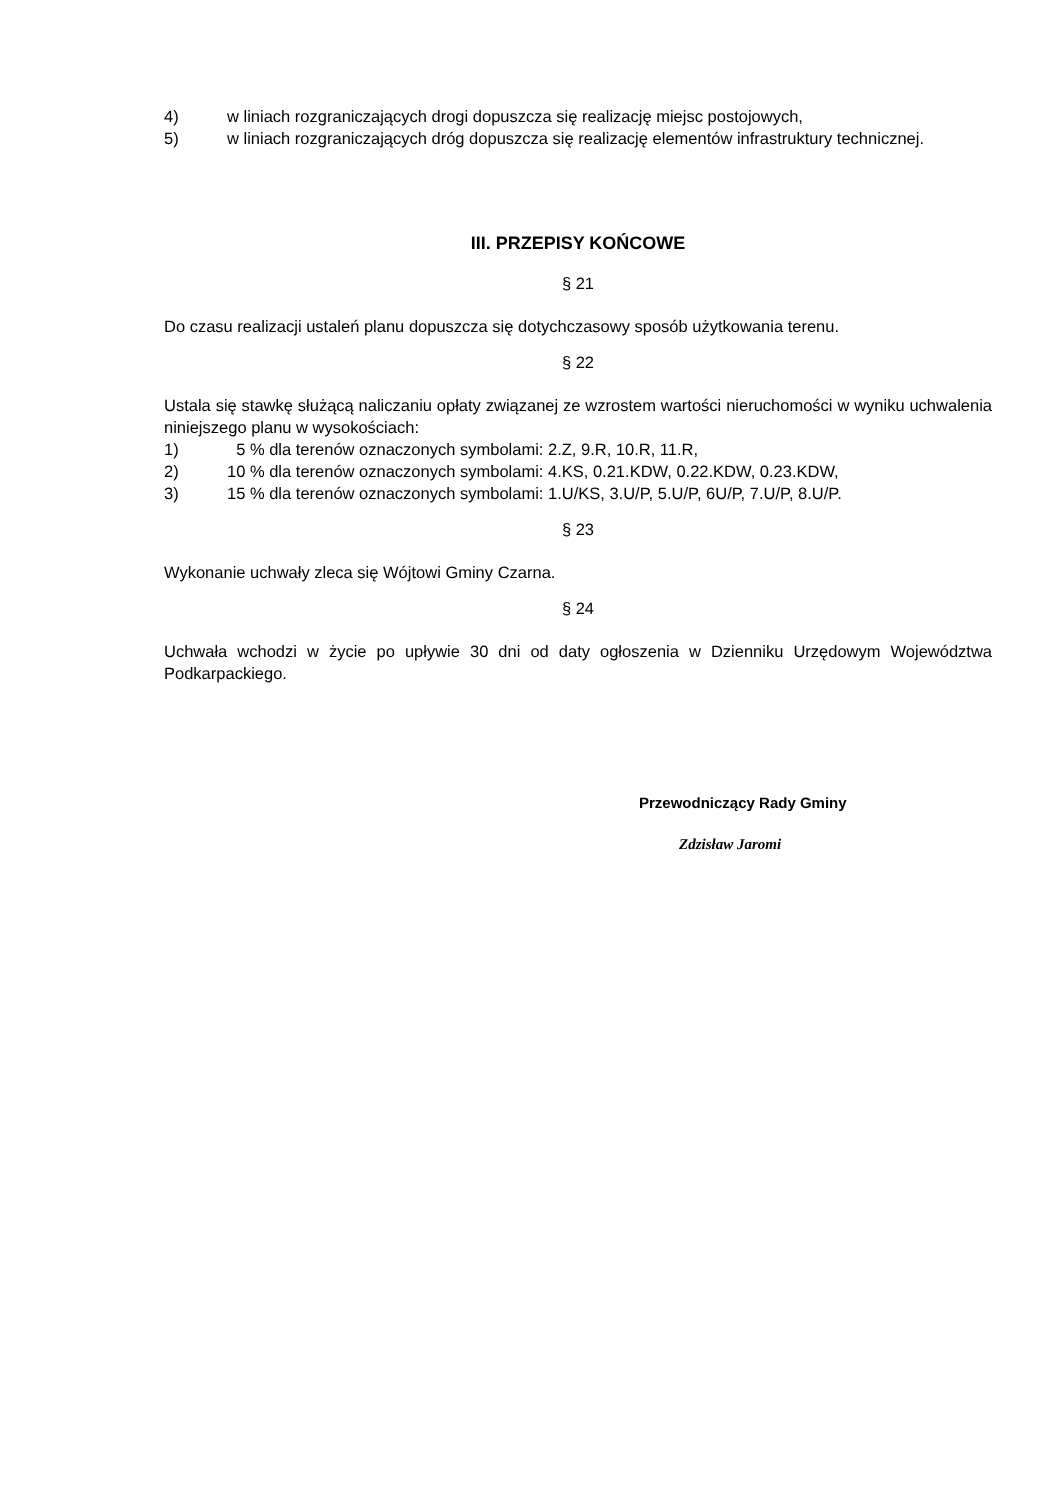4) w liniach rozgraniczających drogi dopuszcza się realizację miejsc postojowych,
5)
w liniach rozgraniczających dróg dopuszcza się realizację elementów infrastruktury technicznej.
III. PRZEPISY KOŃCOWE
§ 21
Do czasu realizacji ustaleń planu dopuszcza się dotychczasowy sposób użytkowania terenu.
§ 22
Ustala się stawkę służącą naliczaniu opłaty związanej ze wzrostem wartości nieruchomości w wyniku uchwalenia niniejszego planu w wysokościach:
1) 5 % dla terenów oznaczonych symbolami: 2.Z, 9.R, 10.R, 11.R,
2) 10 % dla terenów oznaczonych symbolami: 4.KS, 0.21.KDW, 0.22.KDW, 0.23.KDW,
3) 15 % dla terenów oznaczonych symbolami: 1.U/KS, 3.U/P, 5.U/P, 6U/P, 7.U/P, 8.U/P.
§ 23
Wykonanie uchwały zleca się Wójtowi Gminy Czarna.
§ 24
Uchwała wchodzi w życie po upływie 30 dni od daty ogłoszenia w Dzienniku Urzędowym Województwa Podkarpackiego.
Przewodniczący Rady Gminy
Zdzisław Jaromi